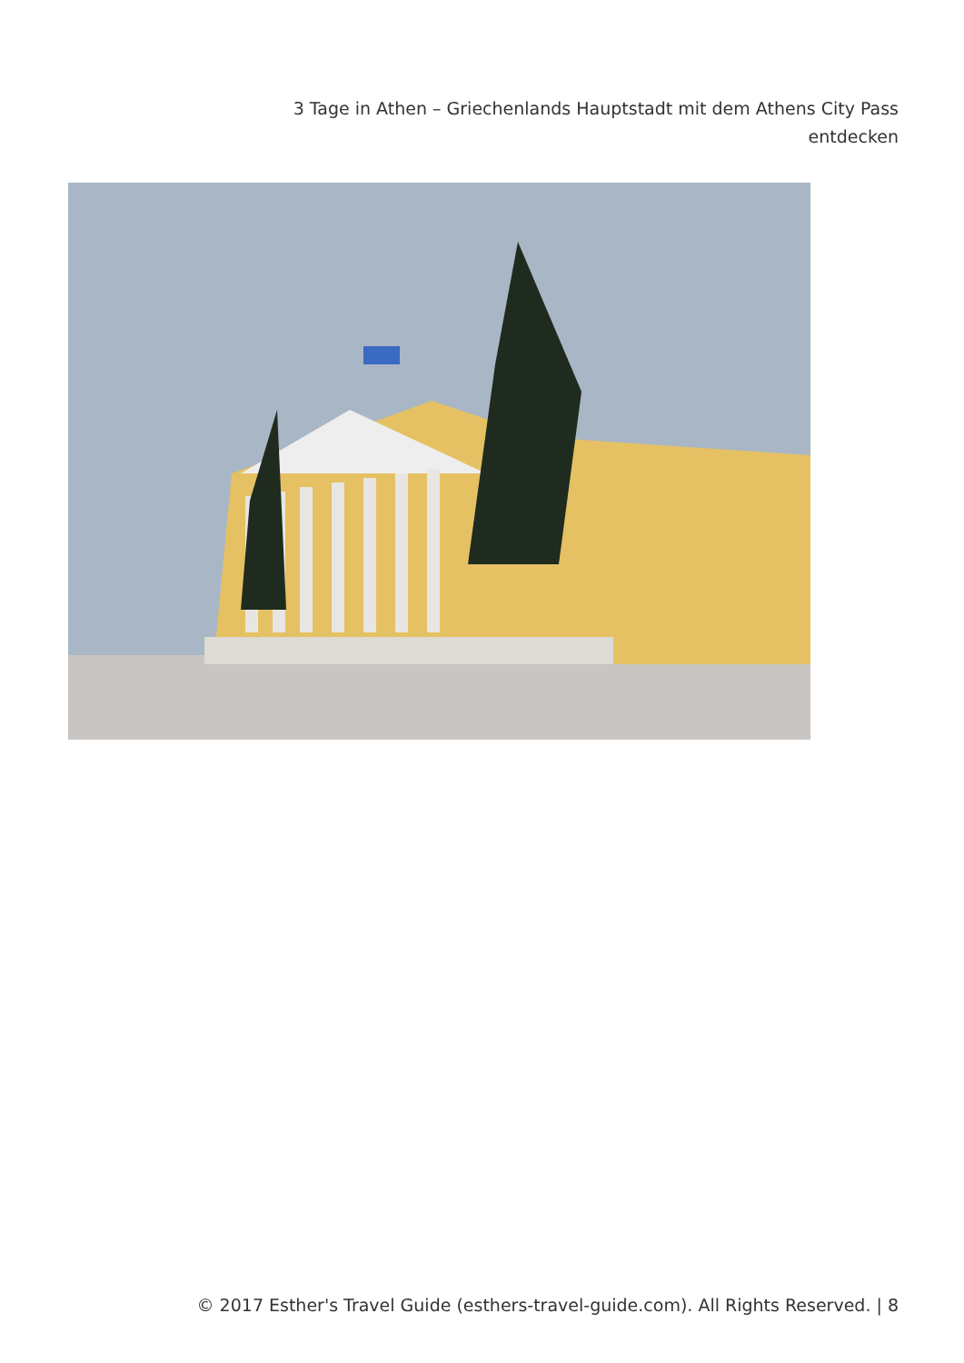3 Tage in Athen – Griechenlands Hauptstadt mit dem Athens City Pass entdecken
© 2017 Esther's Travel Guide (esthers-travel-guide.com). All Rights Reserved. | 8